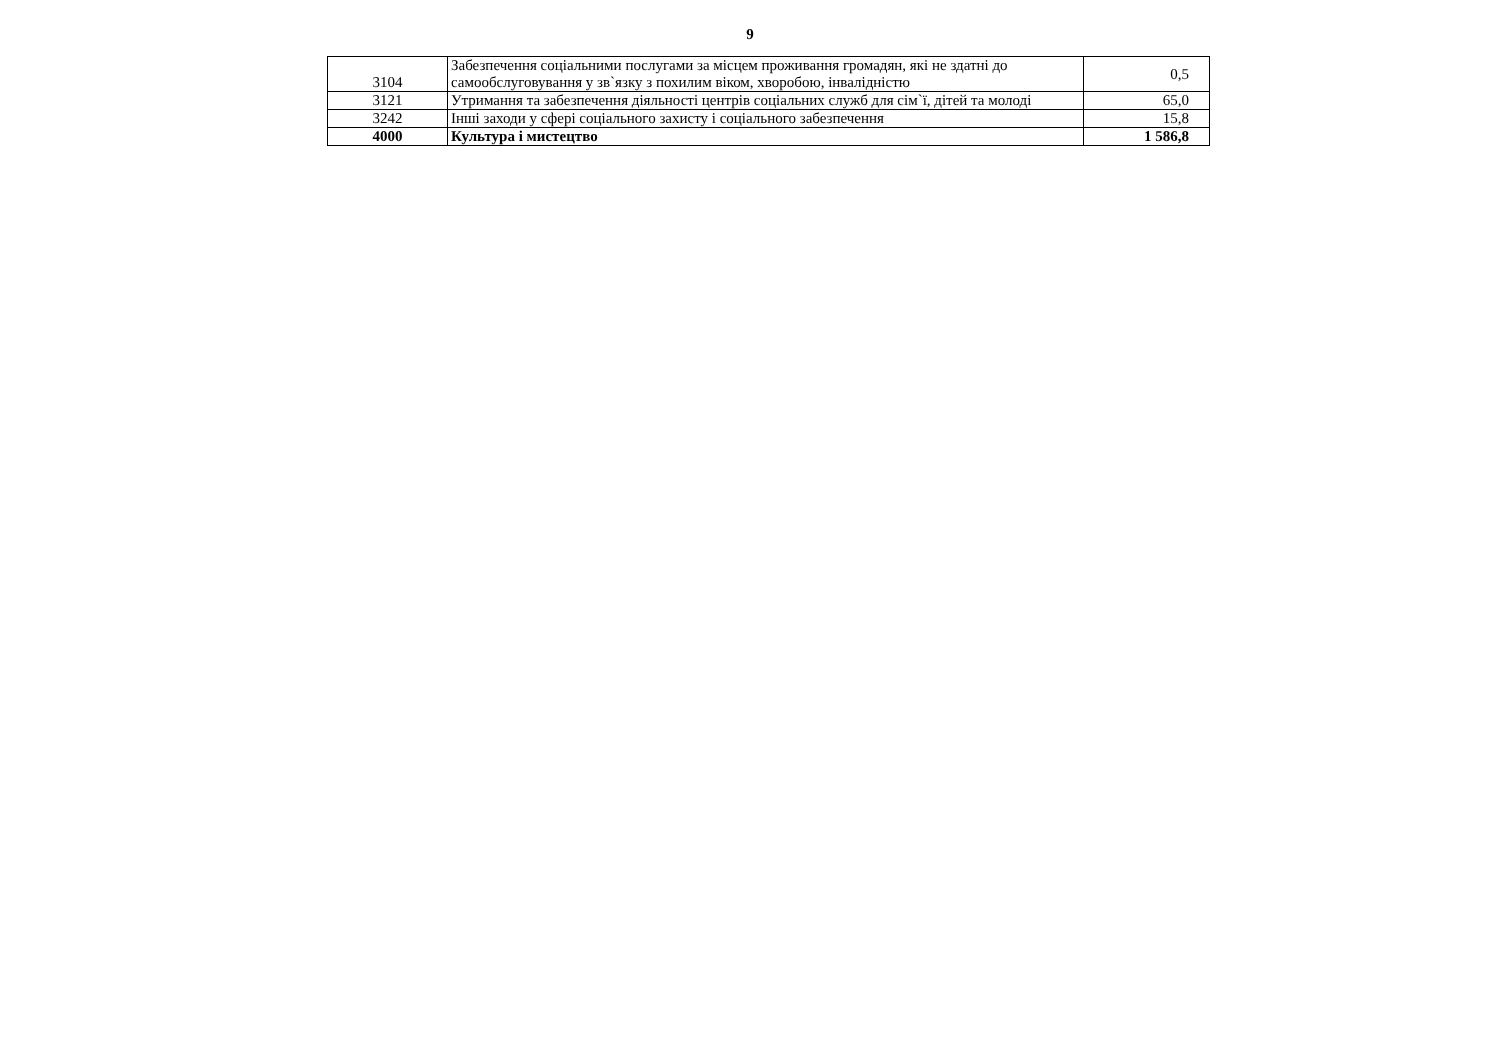9
| 3104 | Забезпечення соціальними послугами за місцем проживання громадян, які не здатні до самообслуговування у зв`язку з похилим віком, хворобою, інвалідністю | 0,5 |
| 3121 | Утримання та забезпечення діяльності центрів соціальних служб для сім`ї, дітей та молоді | 65,0 |
| 3242 | Інші заходи у сфері соціального захисту і соціального забезпечення | 15,8 |
| 4000 | Культура і мистецтво | 1 586,8 |